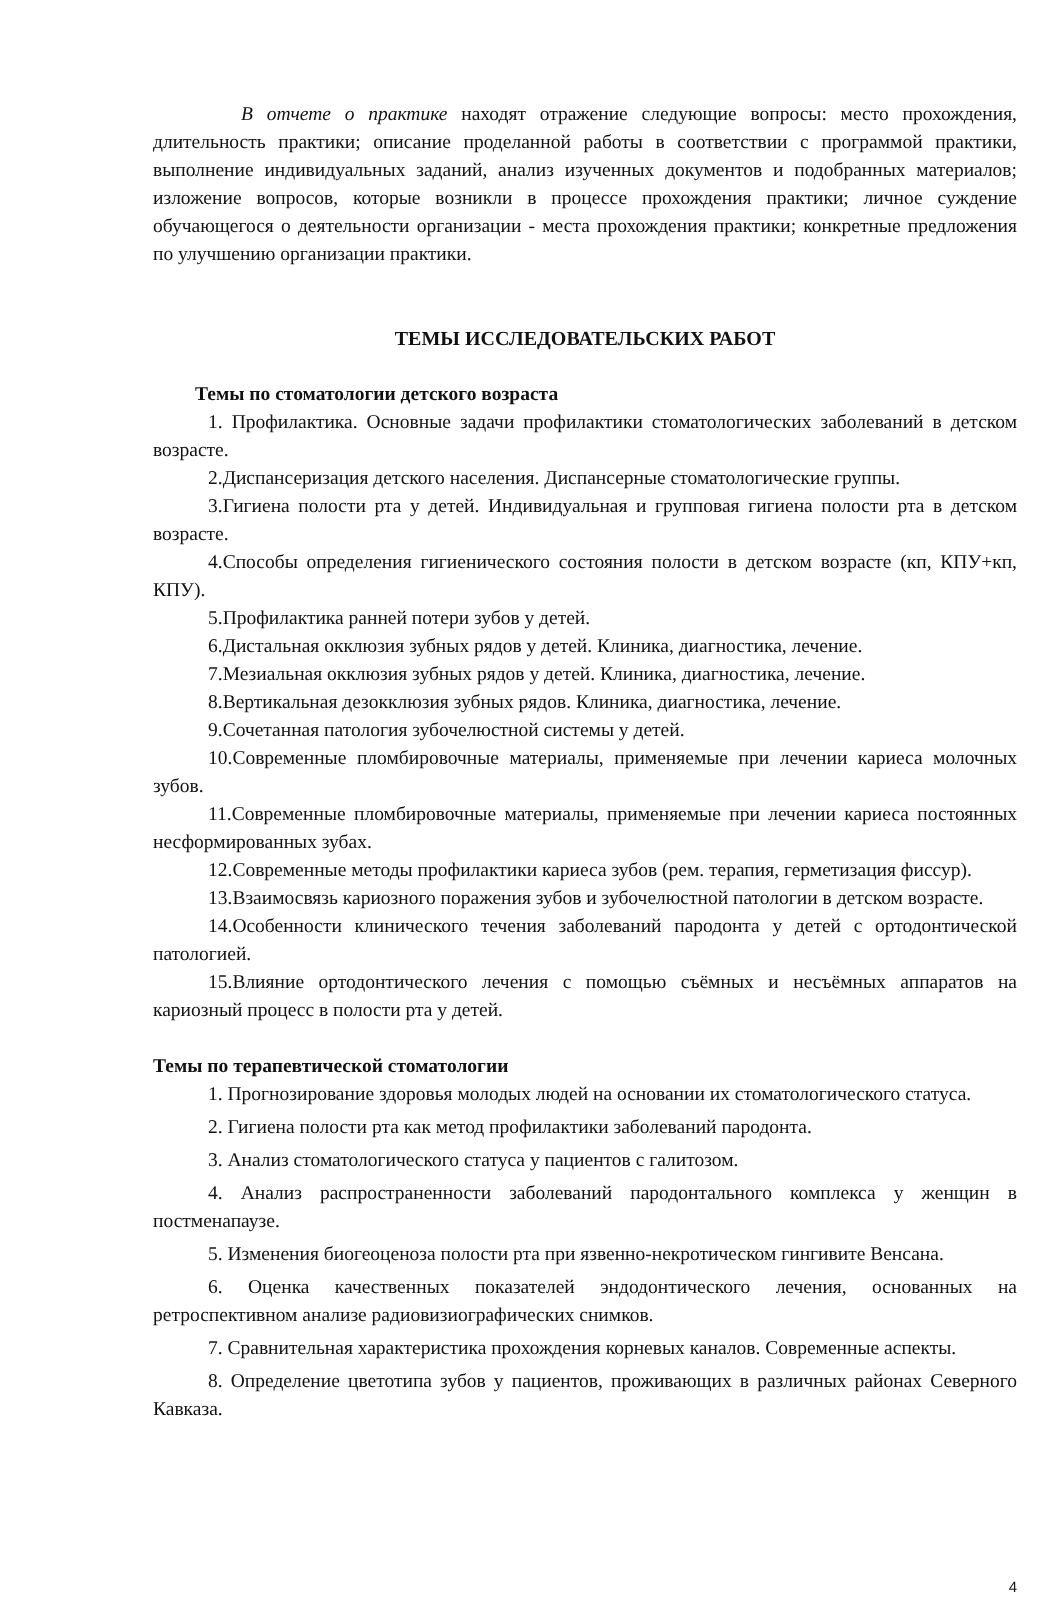В отчете о практике находят отражение следующие вопросы: место прохождения, длительность практики; описание проделанной работы в соответствии с программой практики, выполнение индивидуальных заданий, анализ изученных документов и подобранных материалов; изложение вопросов, которые возникли в процессе прохождения практики; личное суждение обучающегося о деятельности организации - места прохождения практики; конкретные предложения по улучшению организации практики.
ТЕМЫ ИССЛЕДОВАТЕЛЬСКИХ РАБОТ
Темы по стоматологии детского возраста
1. Профилактика. Основные задачи профилактики стоматологических заболеваний в детском возрасте.
2.Диспансеризация детского населения. Диспансерные стоматологические группы.
3.Гигиена полости рта у детей. Индивидуальная и групповая гигиена полости рта в детском возрасте.
4.Способы определения гигиенического состояния полости в детском возрасте (кп, КПУ+кп, КПУ).
5.Профилактика ранней потери зубов у детей.
6.Дистальная окклюзия зубных рядов у детей. Клиника, диагностика, лечение.
7.Мезиальная окклюзия зубных рядов у детей. Клиника, диагностика, лечение.
8.Вертикальная дезокклюзия зубных рядов. Клиника, диагностика, лечение.
9.Сочетанная патология зубочелюстной системы у детей.
10.Современные пломбировочные материалы, применяемые при лечении кариеса молочных зубов.
11.Современные пломбировочные материалы, применяемые при лечении кариеса постоянных несформированных зубах.
12.Современные методы профилактики кариеса зубов (рем. терапия, герметизация фиссур).
13.Взаимосвязь кариозного поражения зубов и зубочелюстной патологии в детском возрасте.
14.Особенности клинического течения заболеваний пародонта у детей с ортодонтической патологией.
15.Влияние ортодонтического лечения с помощью съёмных и несъёмных аппаратов на кариозный процесс в полости рта у детей.
Темы по терапевтической стоматологии
1. Прогнозирование здоровья молодых людей на основании их стоматологического статуса.
2. Гигиена полости рта как метод профилактики заболеваний пародонта.
3. Анализ стоматологического статуса у пациентов с галитозом.
4. Анализ распространенности заболеваний пародонтального комплекса у женщин в постменапаузе.
5. Изменения биогеоценоза полости рта при язвенно-некротическом гингивите Венсана.
6. Оценка качественных показателей эндодонтического лечения, основанных на ретроспективном анализе радиовизиографических снимков.
7. Сравнительная характеристика прохождения корневых каналов. Современные аспекты.
8. Определение цветотипа зубов у пациентов, проживающих в различных районах Северного Кавказа.
4